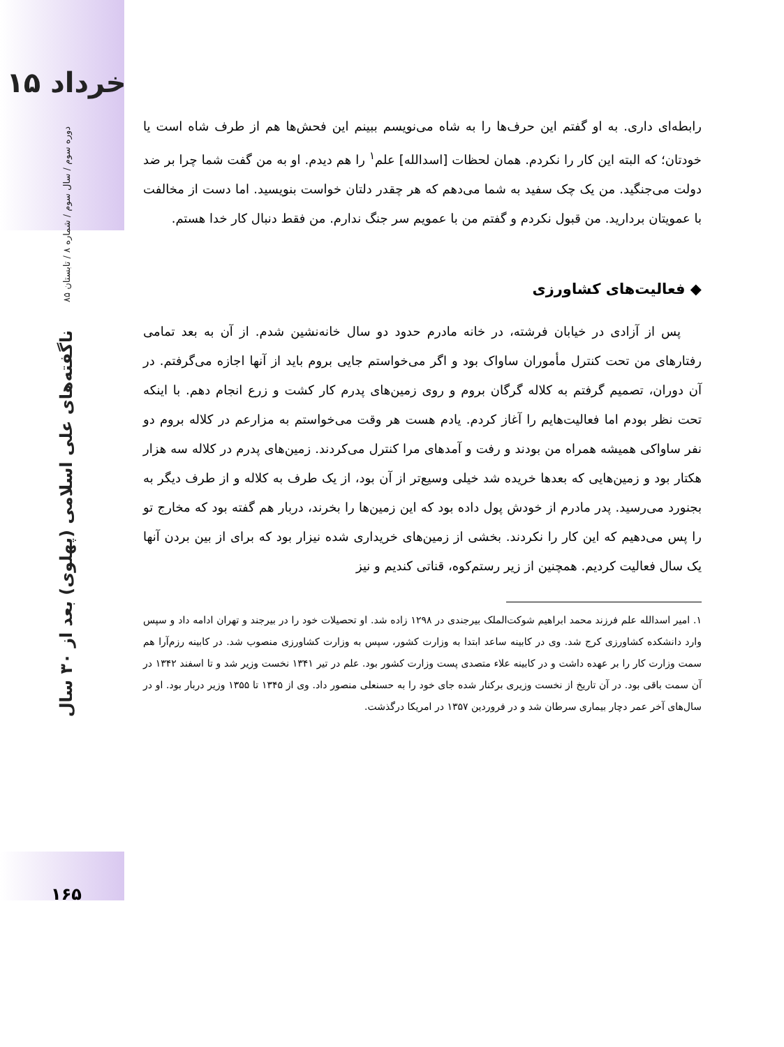۱۵ خرداد
دوره سوم / سال سوم / شماره ۸ / تابستان ۸۵
ناگفته‌های علی اسلامی (پهلوی) بعد از ۳۰ سال
۱۶۵
رابطه‌ای داری. به او گفتم این حرف‌ها را به شاه می‌نویسم ببینم این فحش‌ها هم از طرف شاه است یا خودتان؛ که البته این کار را نکردم. همان لحظات [اسدالله] علم<sup>۱</sup> را هم دیدم. او به من گفت شما چرا بر ضد دولت می‌جنگید. من یک چک سفید به شما می‌دهم که هر چقدر دلتان خواست بنویسید. اما دست از مخالفت با عمویتان بردارید. من قبول نکردم و گفتم من با عمویم سر جنگ ندارم. من فقط دنبال کار خدا هستم.
◆ فعالیت‌های کشاورزی
پس از آزادی در خیابان فرشته، در خانه مادرم حدود دو سال خانه‌نشین شدم. از آن به بعد تمامی رفتارهای من تحت کنترل مأموران ساواک بود و اگر می‌خواستم جایی بروم باید از آنها اجازه می‌گرفتم. در آن دوران، تصمیم گرفتم به کلاله گرگان بروم و روی زمین‌های پدرم کار کشت و زرع انجام دهم. با اینکه تحت نظر بودم اما فعالیت‌هایم را آغاز کردم. یادم هست هر وقت می‌خواستم به مزارعم در کلاله بروم دو نفر ساواکی همیشه همراه من بودند و رفت و آمدهای مرا کنترل می‌کردند. زمین‌های پدرم در کلاله سه هزار هکتار بود و زمین‌هایی که بعدها خریده شد خیلی وسیع‌تر از آن بود، از یک طرف به کلاله و از طرف دیگر به بجنورد می‌رسید. پدر مادرم از خودش پول داده بود که این زمین‌ها را بخرند، دربار هم گفته بود که مخارج تو را پس می‌دهیم که این کار را نکردند. بخشی از زمین‌های خریداری شده نیزار بود که برای از بین بردن آنها یک سال فعالیت کردیم. همچنین از زیر رستم‌کوه، قناتی کندیم و نیز
۱. امیر اسدالله علم فرزند محمد ابراهیم شوکت‌الملک بیرجندی در ۱۲۹۸ زاده شد. او تحصیلات خود را در بیرجند و تهران ادامه داد و سپس وارد دانشکده کشاورزی کرج شد. وی در کابینه ساعد ابتدا به وزارت کشور، سپس به وزارت کشاورزی منصوب شد. در کابینه رزم‌آرا هم سمت وزارت کار را بر عهده داشت و در کابینه علاء متصدی پست وزارت کشور بود. علم در تیر ۱۳۴۱ نخست وزیر شد و تا اسفند ۱۳۴۲ در آن سمت باقی بود. در آن تاریخ از نخست وزیری برکنار شده جای خود را به حسنعلی منصور داد. وی از ۱۳۴۵ تا ۱۳۵۵ وزیر دربار بود. او در سال‌های آخر عمر دچار بیماری سرطان شد و در فروردین ۱۳۵۷ در امریکا درگذشت.